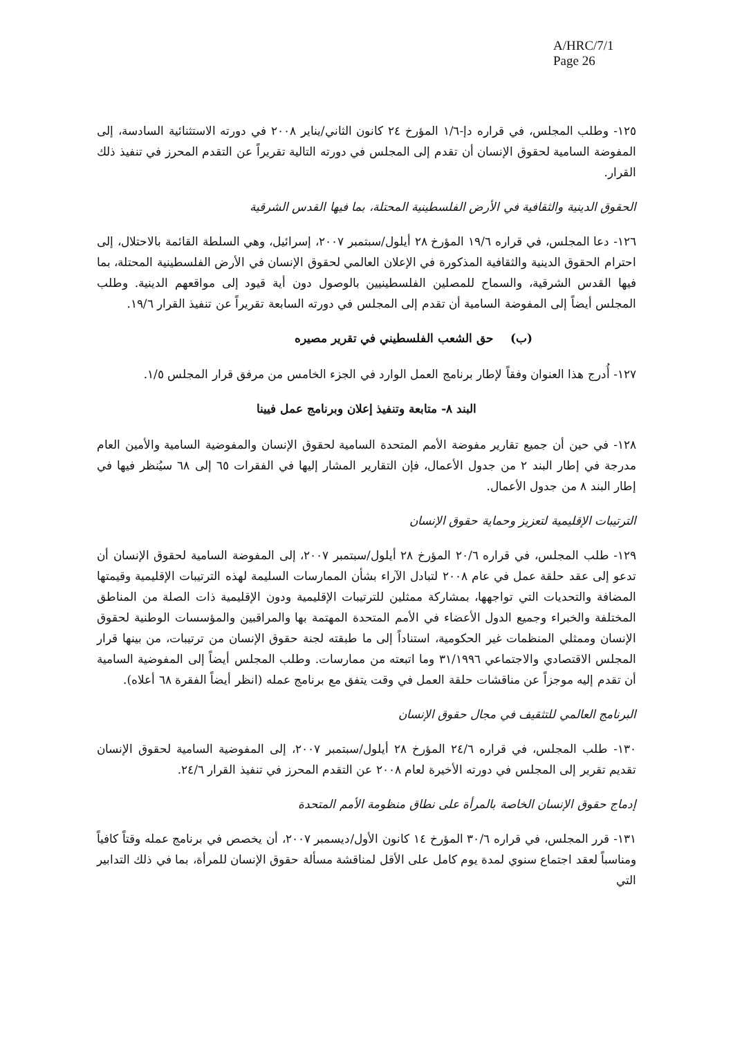A/HRC/7/1
Page 26
١٢٥- وطلب المجلس، في قراره دإ-١/٦ المؤرخ ٢٤ كانون الثاني/يناير ٢٠٠٨ في دورته الاستثنائية السادسة، إلى المفوضة السامية لحقوق الإنسان أن تقدم إلى المجلس في دورته التالية تقريراً عن التقدم المحرز في تنفيذ ذلك القرار.
الحقوق الدينية والثقافية في الأرض الفلسطينية المحتلة، بما فيها القدس الشرقية
١٢٦- دعا المجلس، في قراره ١٩/٦ المؤرخ ٢٨ أيلول/سبتمبر ٢٠٠٧، إسرائيل، وهي السلطة القائمة بالاحتلال، إلى احترام الحقوق الدينية والثقافية المذكورة في الإعلان العالمي لحقوق الإنسان في الأرض الفلسطينية المحتلة، بما فيها القدس الشرقية، والسماح للمصلين الفلسطينيين بالوصول دون أية قيود إلى مواقعهم الدينية. وطلب المجلس أيضاً إلى المفوضة السامية أن تقدم إلى المجلس في دورته السابعة تقريراً عن تنفيذ القرار ١٩/٦.
(ب) حق الشعب الفلسطيني في تقرير مصيره
١٢٧- أُدرج هذا العنوان وفقاً لإطار برنامج العمل الوارد في الجزء الخامس من مرفق قرار المجلس ١/٥.
البند ٨- متابعة وتنفيذ إعلان وبرنامج عمل فيينا
١٢٨- في حين أن جميع تقارير مفوضة الأمم المتحدة السامية لحقوق الإنسان والمفوضية السامية والأمين العام مدرجة في إطار البند ٢ من جدول الأعمال، فإن التقارير المشار إليها في الفقرات ٦٥ إلى ٦٨ سيُنظر فيها في إطار البند ٨ من جدول الأعمال.
الترتيبات الإقليمية لتعزيز وحماية حقوق الإنسان
١٢٩- طلب المجلس، في قراره ٢٠/٦ المؤرخ ٢٨ أيلول/سبتمبر ٢٠٠٧، إلى المفوضة السامية لحقوق الإنسان أن تدعو إلى عقد حلقة عمل في عام ٢٠٠٨ لتبادل الآراء بشأن الممارسات السليمة لهذه الترتيبات الإقليمية وقيمتها المضافة والتحديات التي تواجهها، بمشاركة ممثلين للترتيبات الإقليمية ودون الإقليمية ذات الصلة من المناطق المختلفة والخبراء وجميع الدول الأعضاء في الأمم المتحدة المهتمة بها والمراقبين والمؤسسات الوطنية لحقوق الإنسان وممثلي المنظمات غير الحكومية، استناداً إلى ما طبقته لجنة حقوق الإنسان من ترتيبات، من بينها قرار المجلس الاقتصادي والاجتماعي ٣١/١٩٩٦ وما اتبعته من ممارسات. وطلب المجلس أيضاً إلى المفوضية السامية أن تقدم إليه موجزاً عن مناقشات حلقة العمل في وقت يتفق مع برنامج عمله (انظر أيضاً الفقرة ٦٨ أعلاه).
البرنامج العالمي للتثقيف في مجال حقوق الإنسان
١٣٠- طلب المجلس، في قراره ٢٤/٦ المؤرخ ٢٨ أيلول/سبتمبر ٢٠٠٧، إلى المفوضية السامية لحقوق الإنسان تقديم تقرير إلى المجلس في دورته الأخيرة لعام ٢٠٠٨ عن التقدم المحرز في تنفيذ القرار ٢٤/٦.
إدماج حقوق الإنسان الخاصة بالمرأة على نطاق منظومة الأمم المتحدة
١٣١- قرر المجلس، في قراره ٣٠/٦ المؤرخ ١٤ كانون الأول/ديسمبر ٢٠٠٧، أن يخصص في برنامج عمله وقتاً كافياً ومناسباً لعقد اجتماع سنوي لمدة يوم كامل على الأقل لمناقشة مسألة حقوق الإنسان للمرأة، بما في ذلك التدابير التي